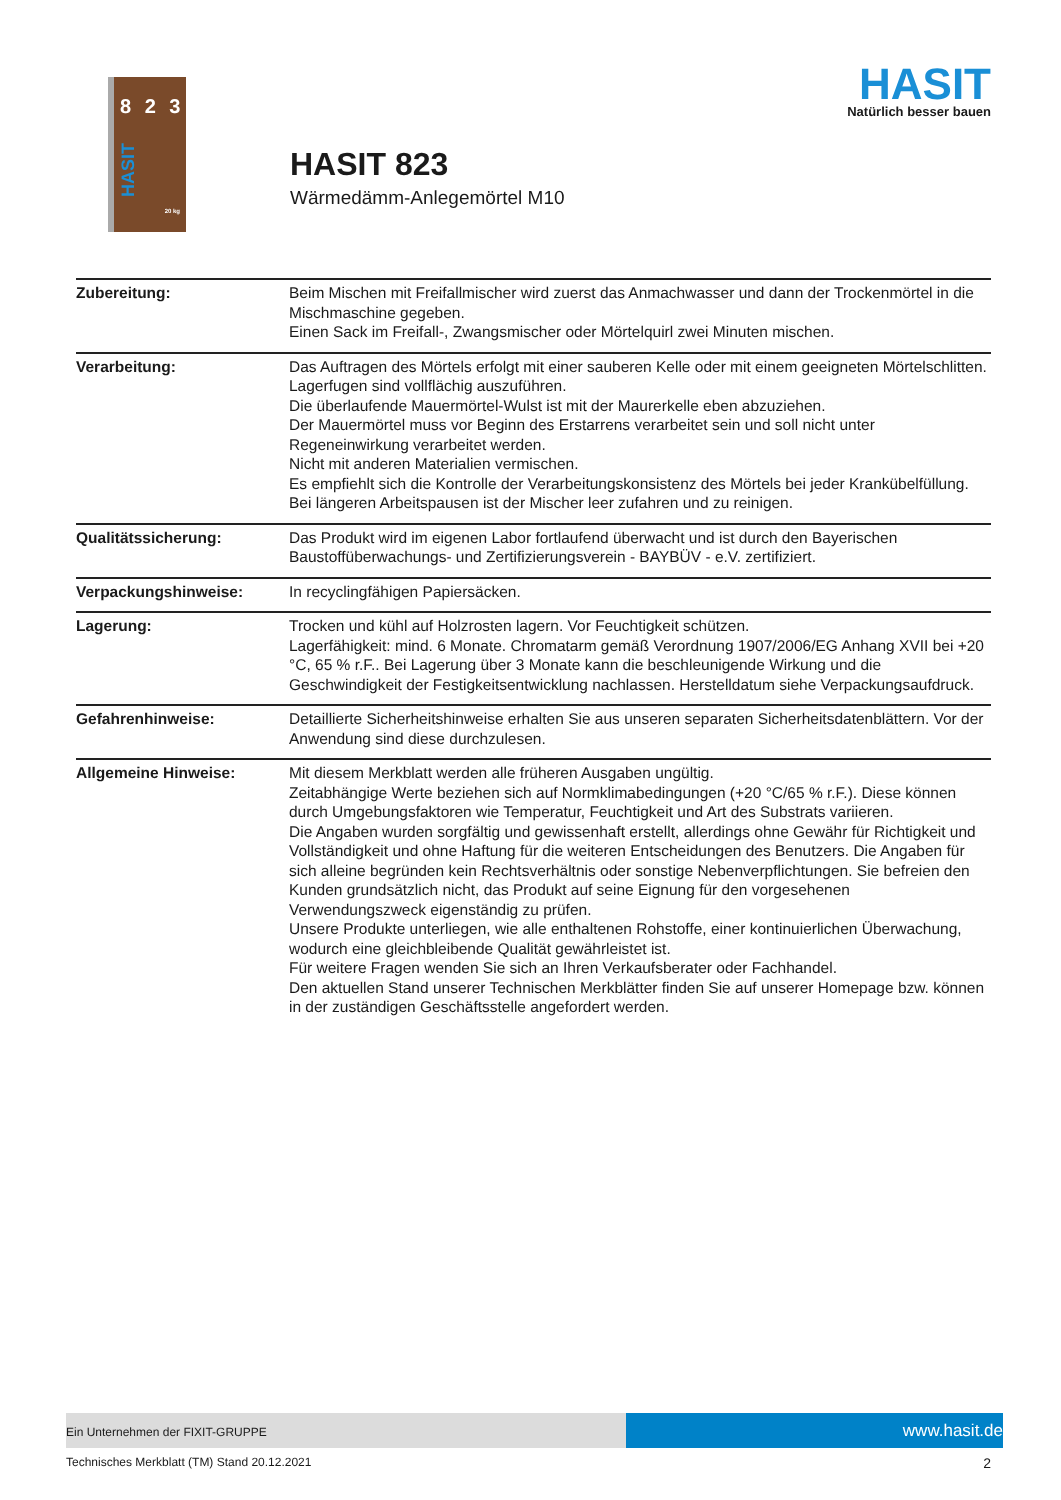8 2 3
HASIT 20 kg
HASIT
Natürlich besser bauen
HASIT 823
Wärmedämm-Anlegemörtel M10
| Zubereitung: | Beim Mischen mit Freifallmischer wird zuerst das Anmachwasser und dann der Trockenmörtel in die Mischmaschine gegeben. Einen Sack im Freifall-, Zwangsmischer oder Mörtelquirl zwei Minuten mischen. |
| Verarbeitung: | Das Auftragen des Mörtels erfolgt mit einer sauberen Kelle oder mit einem geeigneten Mörtelschlitten. Lagerfugen sind vollflächig auszuführen. Die überlaufende Mauermörtel-Wulst ist mit der Maurerkelle eben abzuziehen. Der Mauermörtel muss vor Beginn des Erstarrens verarbeitet sein und soll nicht unter Regeneinwirkung verarbeitet werden. Nicht mit anderen Materialien vermischen. Es empfiehlt sich die Kontrolle der Verarbeitungskonsistenz des Mörtels bei jeder Krankübelfüllung. Bei längeren Arbeitspausen ist der Mischer leer zufahren und zu reinigen. |
| Qualitätssicherung: | Das Produkt wird im eigenen Labor fortlaufend überwacht und ist durch den Bayerischen Baustoffüberwachungs- und Zertifizierungsverein - BAYBÜV - e.V. zertifiziert. |
| Verpackungshinweise: | In recyclingfähigen Papiersäcken. |
| Lagerung: | Trocken und kühl auf Holzrosten lagern. Vor Feuchtigkeit schützen. Lagerfähigkeit: mind. 6 Monate. Chromatarm gemäß Verordnung 1907/2006/EG Anhang XVII bei +20 °C, 65 % r.F.. Bei Lagerung über 3 Monate kann die beschleunigende Wirkung und die Geschwindigkeit der Festigkeitsentwicklung nachlassen. Herstelldatum siehe Verpackungsaufdruck. |
| Gefahrenhinweise: | Detaillierte Sicherheitshinweise erhalten Sie aus unseren separaten Sicherheitsdatenblättern. Vor der Anwendung sind diese durchzulesen. |
| Allgemeine Hinweise: | Mit diesem Merkblatt werden alle früheren Ausgaben ungültig. Zeitabhängige Werte beziehen sich auf Normklimabedingungen (+20 °C/65 % r.F.). Diese können durch Umgebungsfaktoren wie Temperatur, Feuchtigkeit und Art des Substrats variieren. Die Angaben wurden sorgfältig und gewissenhaft erstellt, allerdings ohne Gewähr für Richtigkeit und Vollständigkeit und ohne Haftung für die weiteren Entscheidungen des Benutzers. Die Angaben für sich alleine begründen kein Rechtsverhältnis oder sonstige Nebenverpflichtungen. Sie befreien den Kunden grundsätzlich nicht, das Produkt auf seine Eignung für den vorgesehenen Verwendungszweck eigenständig zu prüfen. Unsere Produkte unterliegen, wie alle enthaltenen Rohstoffe, einer kontinuierlichen Überwachung, wodurch eine gleichbleibende Qualität gewährleistet ist. Für weitere Fragen wenden Sie sich an Ihren Verkaufsberater oder Fachhandel. Den aktuellen Stand unserer Technischen Merkblätter finden Sie auf unserer Homepage bzw. können in der zuständigen Geschäftsstelle angefordert werden. |
Ein Unternehmen der FIXIT-GRUPPE www.hasit.de
Technisches Merkblatt (TM) Stand 20.12.2021
2